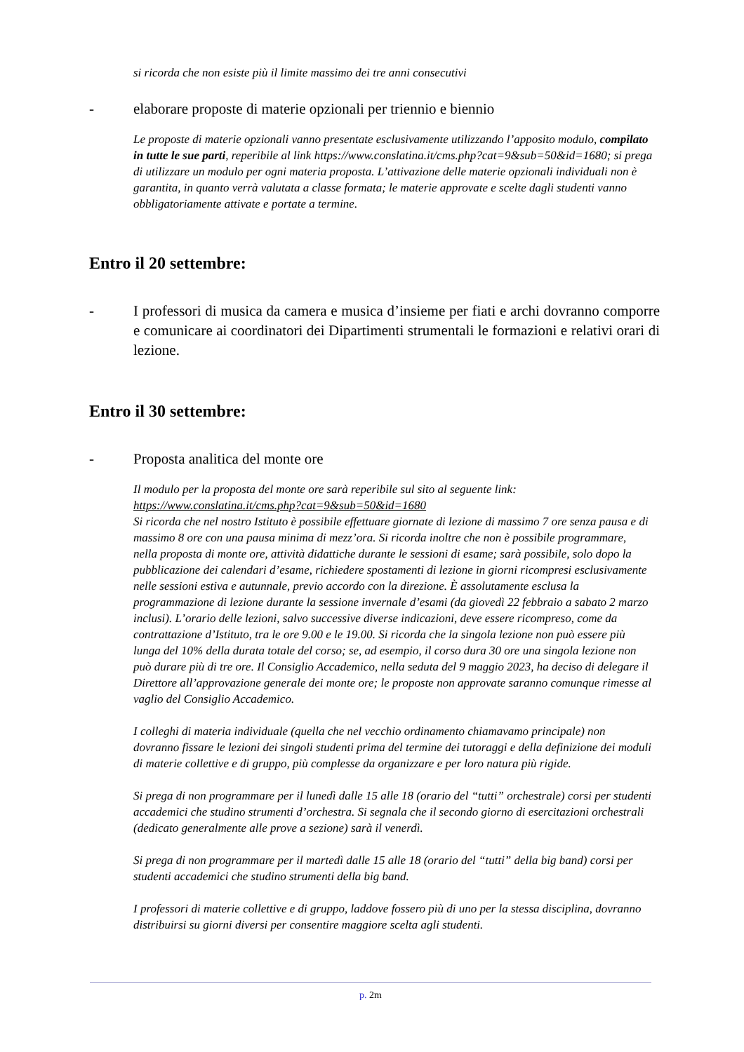si ricorda che non esiste più il limite massimo dei tre anni consecutivi
- elaborare proposte di materie opzionali per triennio e biennio
Le proposte di materie opzionali vanno presentate esclusivamente utilizzando l’apposito modulo, compilato in tutte le sue parti, reperibile al link https://www.conslatina.it/cms.php?cat=9&sub=50&id=1680; si prega di utilizzare un modulo per ogni materia proposta. L’attivazione delle materie opzionali individuali non è garantita, in quanto verrà valutata a classe formata; le materie approvate e scelte dagli studenti vanno obbligatoriamente attivate e portate a termine.
Entro il 20 settembre:
- I professori di musica da camera e musica d’insieme per fiati e archi dovranno comporre e comunicare ai coordinatori dei Dipartimenti strumentali le formazioni e relativi orari di lezione.
Entro il 30 settembre:
- Proposta analitica del monte ore
Il modulo per la proposta del monte ore sarà reperibile sul sito al seguente link:
https://www.conslatina.it/cms.php?cat=9&sub=50&id=1680
Si ricorda che nel nostro Istituto è possibile effettuare giornate di lezione di massimo 7 ore senza pausa e di massimo 8 ore con una pausa minima di mezz’ora. Si ricorda inoltre che non è possibile programmare, nella proposta di monte ore, attività didattiche durante le sessioni di esame; sarà possibile, solo dopo la pubblicazione dei calendari d’esame, richiedere spostamenti di lezione in giorni ricompresi esclusivamente nelle sessioni estiva e autunnale, previo accordo con la direzione. È assolutamente esclusa la programmazione di lezione durante la sessione invernale d’esami (da giovedì 22 febbraio a sabato 2 marzo inclusi). L’orario delle lezioni, salvo successive diverse indicazioni, deve essere ricompreso, come da contrattazione d’Istituto, tra le ore 9.00 e le 19.00. Si ricorda che la singola lezione non può essere più lunga del 10% della durata totale del corso; se, ad esempio, il corso dura 30 ore una singola lezione non può durare più di tre ore. Il Consiglio Accademico, nella seduta del 9 maggio 2023, ha deciso di delegare il Direttore all’approvazione generale dei monte ore; le proposte non approvate saranno comunque rimesse al vaglio del Consiglio Accademico.
I colleghi di materia individuale (quella che nel vecchio ordinamento chiamavamo principale) non dovranno fissare le lezioni dei singoli studenti prima del termine dei tutoraggi e della definizione dei moduli di materie collettive e di gruppo, più complesse da organizzare e per loro natura più rigide.
Si prega di non programmare per il lunedì dalle 15 alle 18 (orario del “tutti” orchestrale) corsi per studenti accademici che studino strumenti d’orchestra. Si segnala che il secondo giorno di esercitazioni orchestrali (dedicato generalmente alle prove a sezione) sarà il venerdì.
Si prega di non programmare per il martedì dalle 15 alle 18 (orario del “tutti” della big band) corsi per studenti accademici che studino strumenti della big band.
I professori di materie collettive e di gruppo, laddove fossero più di uno per la stessa disciplina, dovranno distribuirsi su giorni diversi per consentire maggiore scelta agli studenti.
p. 2m